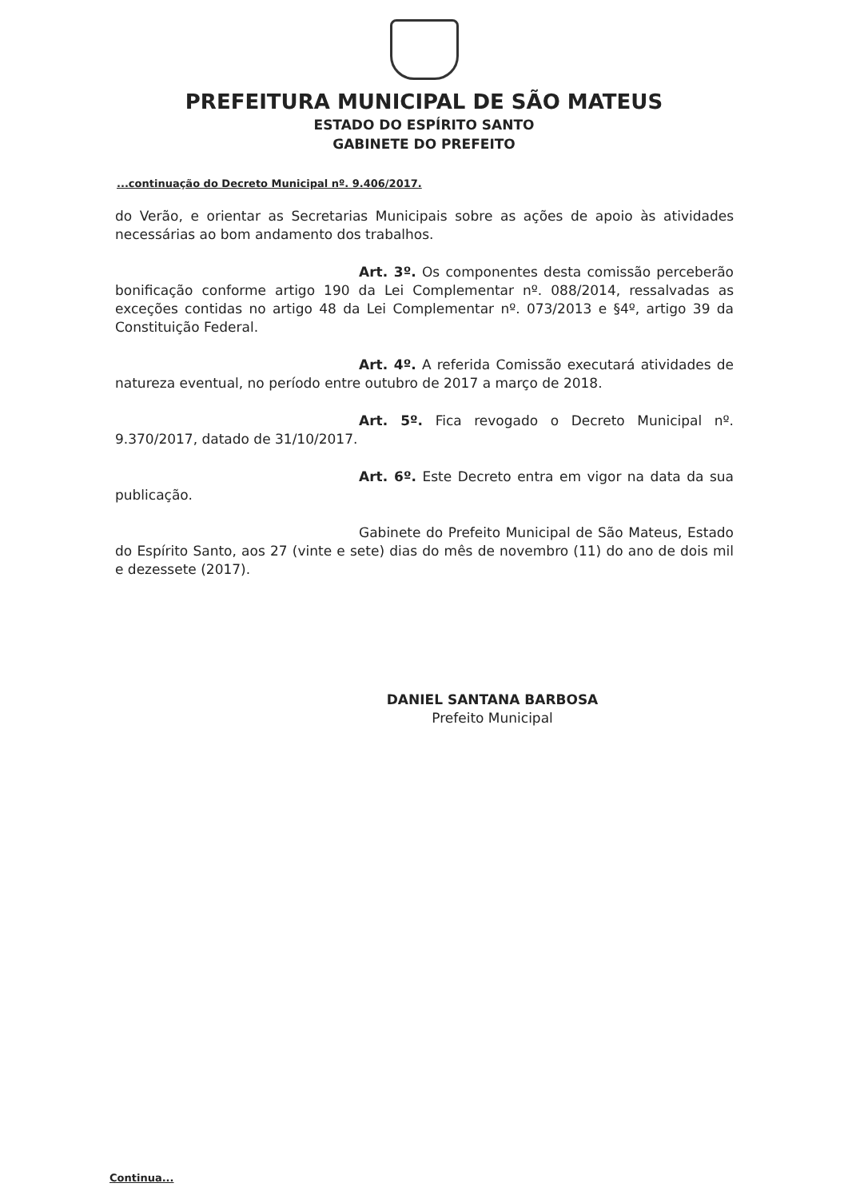PREFEITURA MUNICIPAL DE SÃO MATEUS
ESTADO DO ESPÍRITO SANTO
GABINETE DO PREFEITO
...continuação do Decreto Municipal nº. 9.406/2017.
do Verão, e orientar as Secretarias Municipais sobre as ações de apoio às atividades necessárias ao bom andamento dos trabalhos.
Art. 3º. Os componentes desta comissão perceberão bonificação conforme artigo 190 da Lei Complementar nº. 088/2014, ressalvadas as exceções contidas no artigo 48 da Lei Complementar nº. 073/2013 e §4º, artigo 39 da Constituição Federal.
Art. 4º. A referida Comissão executará atividades de natureza eventual, no período entre outubro de 2017 a março de 2018.
Art. 5º. Fica revogado o Decreto Municipal nº. 9.370/2017, datado de 31/10/2017.
Art. 6º. Este Decreto entra em vigor na data da sua publicação.
Gabinete do Prefeito Municipal de São Mateus, Estado do Espírito Santo, aos 27 (vinte e sete) dias do mês de novembro (11) do ano de dois mil e dezessete (2017).
DANIEL SANTANA BARBOSA
Prefeito Municipal
Continua...